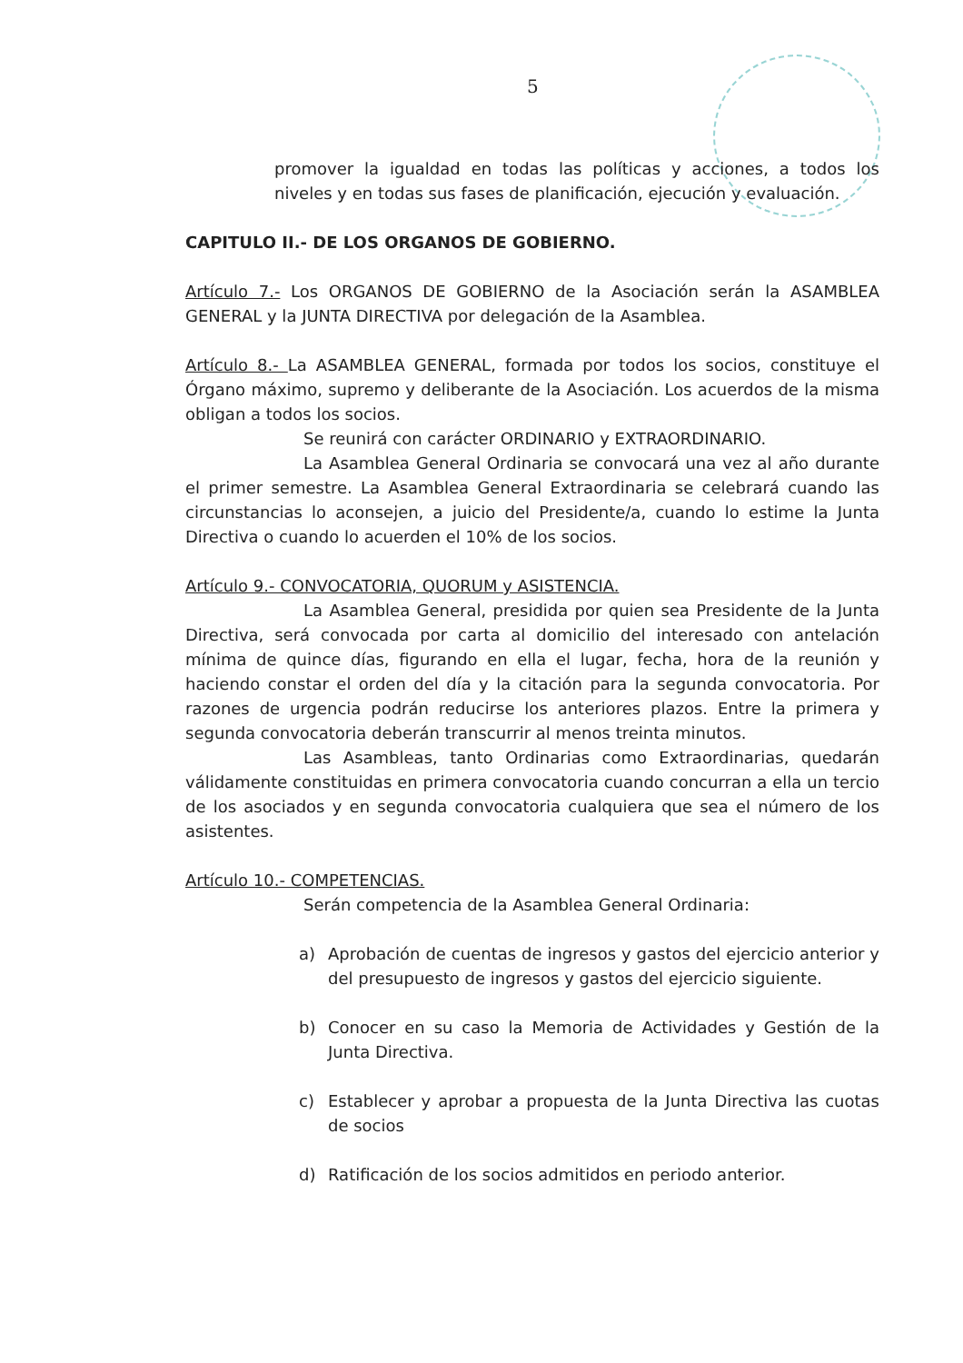5
promover la igualdad en todas las políticas y acciones, a todos los niveles y en todas sus fases de planificación, ejecución y evaluación.
CAPITULO II.- DE LOS ORGANOS DE GOBIERNO.
Artículo 7.- Los ORGANOS DE GOBIERNO de la Asociación serán la ASAMBLEA GENERAL y la JUNTA DIRECTIVA por delegación de la Asamblea.
Artículo 8.- La ASAMBLEA GENERAL, formada por todos los socios, constituye el Órgano máximo, supremo y deliberante de la Asociación. Los acuerdos de la misma obligan a todos los socios.
Se reunirá con carácter ORDINARIO y EXTRAORDINARIO.
La Asamblea General Ordinaria se convocará una vez al año durante el primer semestre. La Asamblea General Extraordinaria se celebrará cuando las circunstancias lo aconsejen, a juicio del Presidente/a, cuando lo estime la Junta Directiva o cuando lo acuerden el 10% de los socios.
Artículo 9.- CONVOCATORIA, QUORUM y ASISTENCIA.
La Asamblea General, presidida por quien sea Presidente de la Junta Directiva, será convocada por carta al domicilio del interesado con antelación mínima de quince días, figurando en ella el lugar, fecha, hora de la reunión y haciendo constar el orden del día y la citación para la segunda convocatoria. Por razones de urgencia podrán reducirse los anteriores plazos. Entre la primera y segunda convocatoria deberán transcurrir al menos treinta minutos.
Las Asambleas, tanto Ordinarias como Extraordinarias, quedarán válidamente constituidas en primera convocatoria cuando concurran a ella un tercio de los asociados y en segunda convocatoria cualquiera que sea el número de los asistentes.
Artículo 10.- COMPETENCIAS.
Serán competencia de la Asamblea General Ordinaria:
a) Aprobación de cuentas de ingresos y gastos del ejercicio anterior y del presupuesto de ingresos y gastos del ejercicio siguiente.
b) Conocer en su caso la Memoria de Actividades y Gestión de la Junta Directiva.
c) Establecer y aprobar a propuesta de la Junta Directiva las cuotas de socios
d) Ratificación de los socios admitidos en periodo anterior.